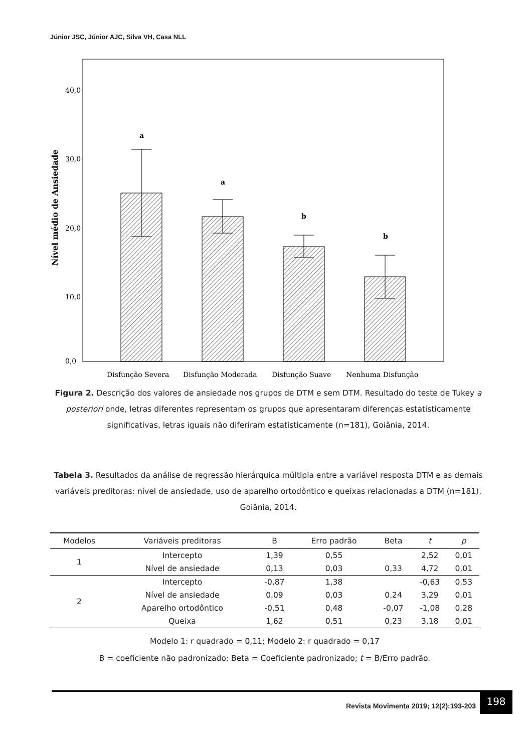Júnior JSC, Júnior AJC, Silva VH, Casa NLL
40,0
30,0
20,0
10,0
0,0
Nível médio de Ansiedade
a
a
b
b
Disfunção Severa
Disfunção Moderada
Disfunção Suave
Nenhuma Disfunção
Figura 2. Descrição dos valores de ansiedade nos grupos de DTM e sem DTM. Resultado do teste de Tukey a posteriori onde, letras diferentes representam os grupos que apresentaram diferenças estatisticamente significativas, letras iguais não diferiram estatisticamente (n=181), Goiânia, 2014.
Tabela 3. Resultados da análise de regressão hierárquica múltipla entre a variável resposta DTM e as demais variáveis preditoras: nível de ansiedade, uso de aparelho ortodôntico e queixas relacionadas a DTM (n=181), Goiânia, 2014.
| Modelos | Variáveis preditoras | B | Erro padrão | Beta | t | p |
| --- | --- | --- | --- | --- | --- | --- |
| 1 | Intercepto | 1,39 | 0,55 | | 2,52 | 0,01 |
| | Nível de ansiedade | 0,13 | 0,03 | 0,33 | 4,72 | 0,01 |
| 2 | Intercepto | -0,87 | 1,38 | | -0,63 | 0,53 |
| | Nível de ansiedade | 0,09 | 0,03 | 0,24 | 3,29 | 0,01 |
| | Aparelho ortodôntico | -0,51 | 0,48 | -0,07 | -1,08 | 0,28 |
| | Queixa | 1,62 | 0,51 | 0,23 | 3,18 | 0,01 |
Modelo 1: r quadrado = 0,11; Modelo 2: r quadrado = 0,17
B = coeficiente não padronizado; Beta = Coeficiente padronizado; t = B/Erro padrão.
Revista Movimenta 2019; 12(2):193-203
198